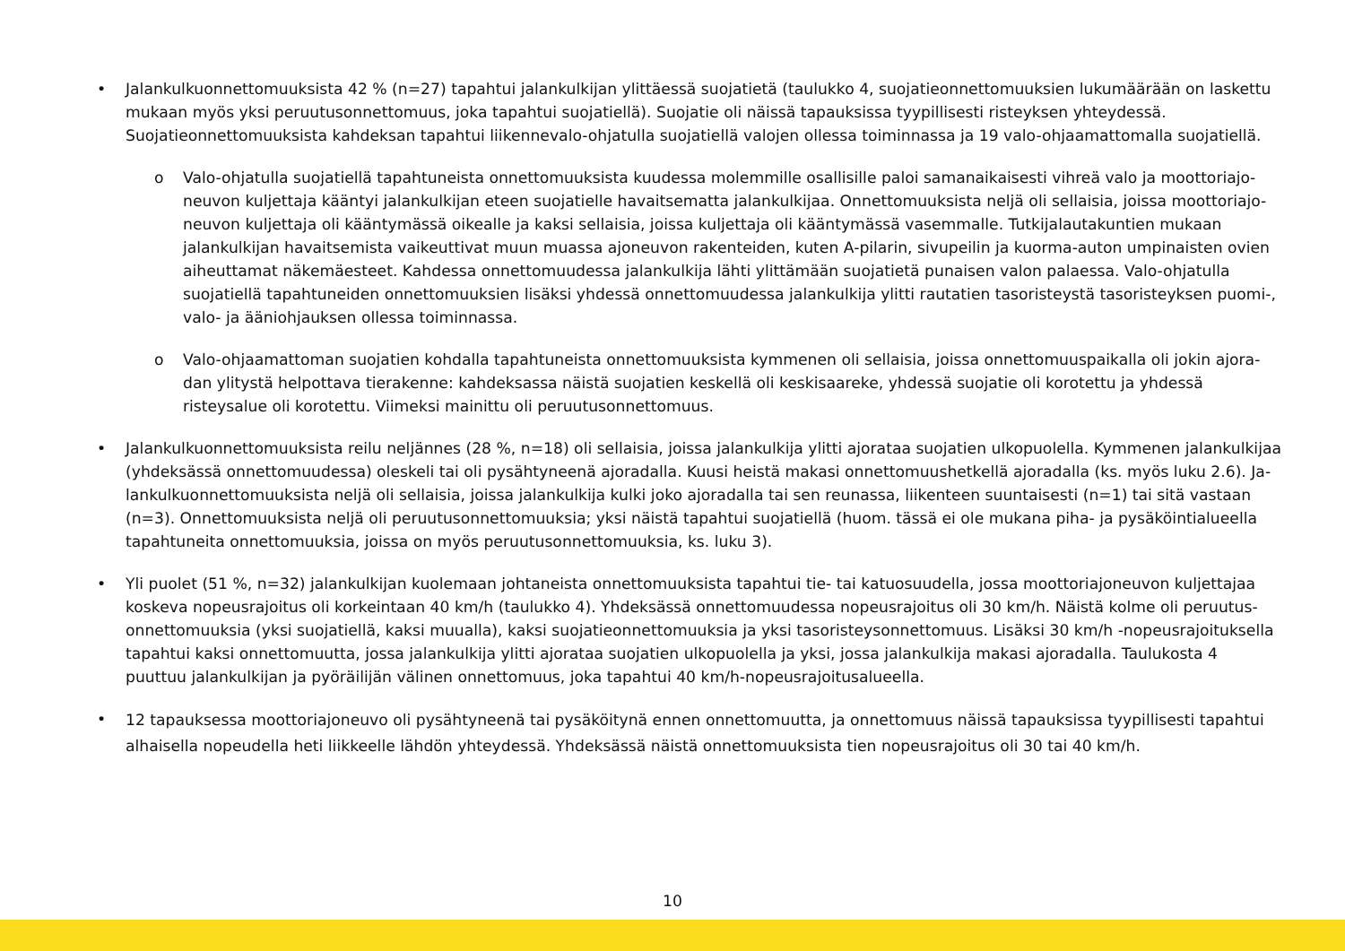• Jalankulkuonnettomuuksista 42 % (n=27) tapahtui jalankulkijan ylittäessä suojatietä (taulukko 4, suojatieonnettomuuksien lukumäärään on laskettu mukaan myös yksi peruutusonnettomuus, joka tapahtui suojatiellä). Suojatie oli näissä tapauksissa tyypillisesti risteyksen yhteydessä. Suojatieonnet­tomuuksista kahdeksan tapahtui liikennevalo-ohjatulla suojatiellä valojen ollessa toiminnassa ja 19 valo-ohjaamattomalla suojatiellä.
o Valo-ohjatulla suojatiellä tapahtuneista onnettomuuksista kuudessa molemmille osallisille paloi samanaikaisesti vihreä valo ja moottoriajo­neuvon kuljettaja kääntyi jalankulkijan eteen suojatielle havaitsematta jalankulkijaa. Onnettomuuksista neljä oli sellaisia, joissa moottoriajo­neuvon kuljettaja oli kääntymässä oikealle ja kaksi sellaisia, joissa kuljettaja oli kääntymässä vasemmalle. Tutkijalautakuntien mukaan jalankul­kijan havaitsemista vaikeuttivat muun muassa ajoneuvon rakenteiden, kuten A-pilarin, sivupeilin ja kuorma-auton umpinaisten ovien aiheut­tamat näkemäesteet. Kahdessa onnettomuudessa jalankulkija lähti ylittämään suojatietä punaisen valon palaessa. Valo-ohjatulla suojatiellä tapahtuneiden onnettomuuksien lisäksi yhdessä onnettomuudessa jalankulkija ylitti rautatien tasoristeystä tasoristeyksen puomi-, valo- ja ääniohjauksen ollessa toiminnassa.
o Valo-ohjaamattoman suojatien kohdalla tapahtuneista onnettomuuksista kymmenen oli sellaisia, joissa onnettomuuspaikalla oli jokin ajora­dan ylitystä helpottava tierakenne: kahdeksassa näistä suojatien keskellä oli keskisaareke, yhdessä suojatie oli korotettu ja yhdessä risteysalue oli korotettu. Viimeksi mainittu oli peruutusonnettomuus.
• Jalankulkuonnettomuuksista reilu neljännes (28 %, n=18) oli sellaisia, joissa jalankulkija ylitti ajorataa suojatien ulkopuolella. Kymmenen jalankulkijaa (yhdeksässä onnettomuudessa) oleskeli tai oli pysähtyneenä ajoradalla. Kuusi heistä makasi onnettomuushetkellä ajoradalla (ks. myös luku 2.6). Ja­lankulkuonnettomuuksista neljä oli sellaisia, joissa jalankulkija kulki joko ajoradalla tai sen reunassa, liikenteen suuntaisesti (n=1) tai sitä vastaan (n=3). Onnettomuuksista neljä oli peruutusonnettomuuksia; yksi näistä tapahtui suojatiellä (huom. tässä ei ole mukana piha- ja pysäköintialueella tapahtuneita onnettomuuksia, joissa on myös peruutusonnettomuuksia, ks. luku 3).
• Yli puolet (51 %, n=32) jalankulkijan kuolemaan johtaneista onnettomuuksista tapahtui tie- tai katuosuudella, jossa moottoriajoneuvon kuljettajaa koskeva nopeusrajoitus oli korkeintaan 40 km/h (taulukko 4). Yhdeksässä onnettomuudessa nopeusrajoitus oli 30 km/h. Näistä kolme oli peruutus­onnettomuuksia (yksi suojatiellä, kaksi muualla), kaksi suojatieonnettomuuksia ja yksi tasoristeysonnettomuus. Lisäksi 30 km/h -nopeusrajoituksella tapahtui kaksi onnettomuutta, jossa jalankulkija ylitti ajorataa suojatien ulkopuolella ja yksi, jossa jalankulkija makasi ajoradalla. Taulukosta 4 puuttuu jalankulkijan ja pyöräilijän välinen onnettomuus, joka tapahtui 40 km/h-nopeusrajoitusalueella.
•
12 tapauksessa moottoriajoneuvo oli pysähtyneenä tai pysäköitynä ennen onnettomuutta, ja onnettomuus näissä tapauksissa tyypillisesti tapahtui alhaisella nopeudella heti liikkeelle lähdön yhteydessä. Yhdeksässä näistä onnettomuuksista tien nopeusrajoitus oli 30 tai 40 km/h.
10